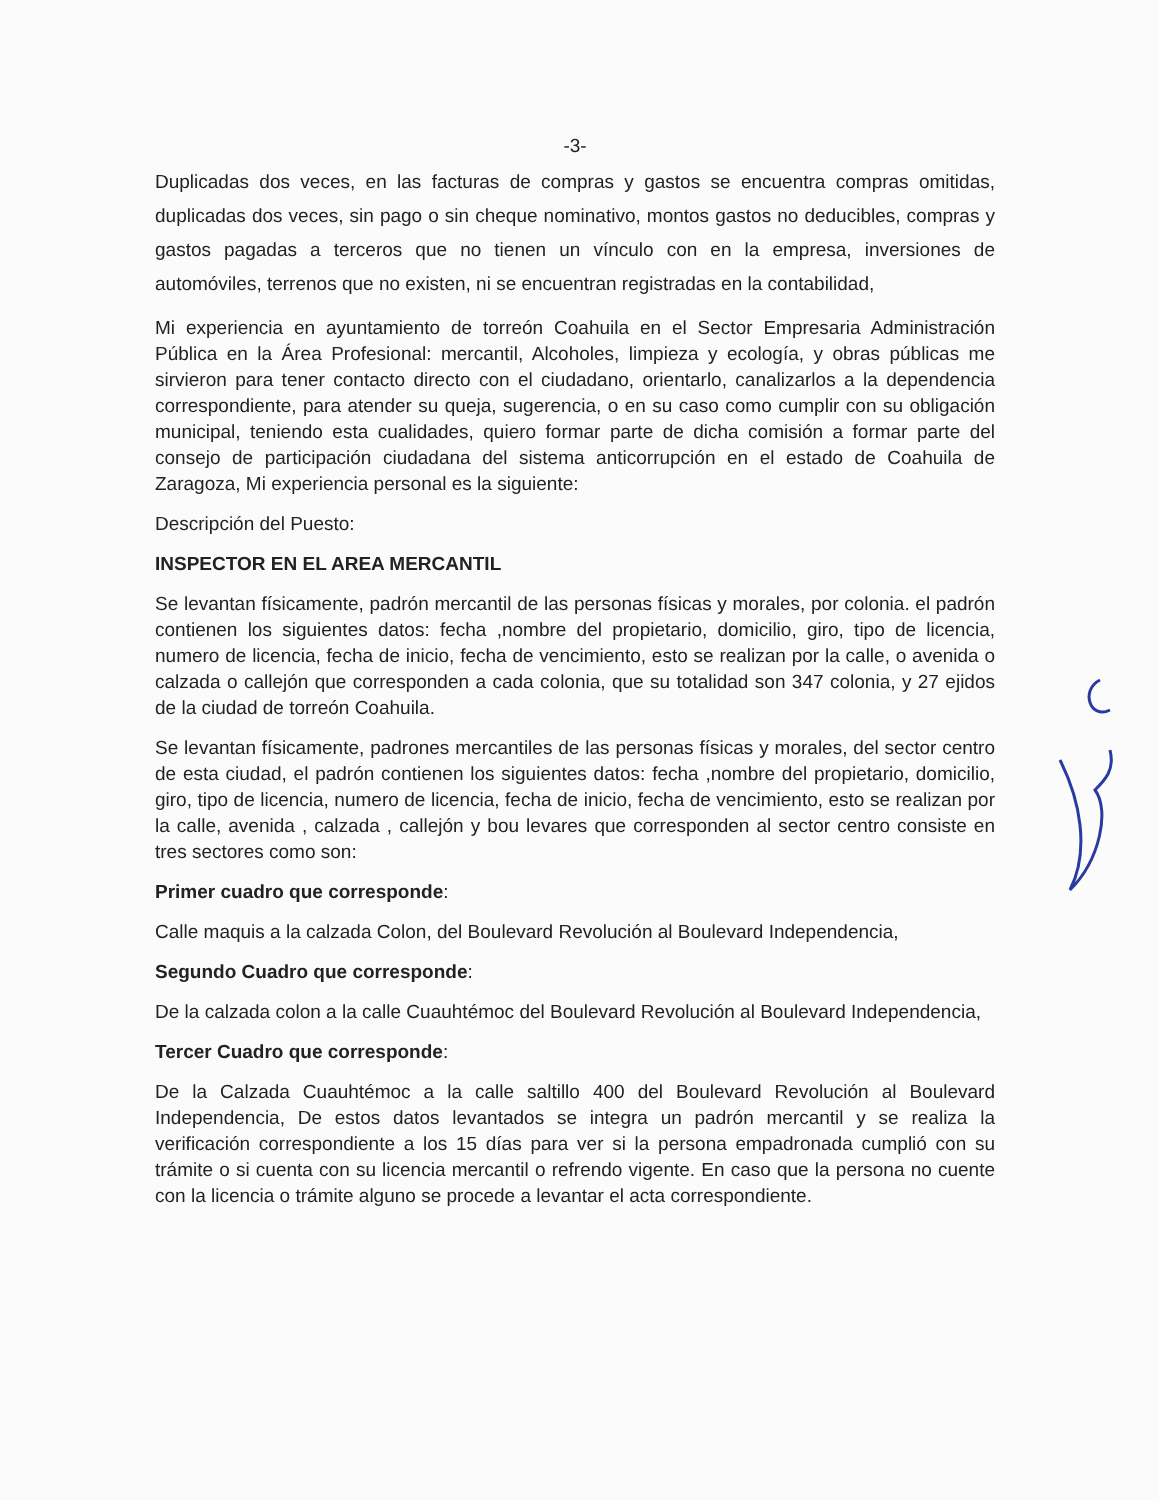-3-
Duplicadas dos veces, en las facturas de compras y gastos se encuentra compras omitidas, duplicadas dos veces, sin pago o sin cheque nominativo, montos gastos no deducibles, compras y gastos pagadas a terceros que no tienen un vínculo con en la empresa, inversiones de automóviles, terrenos que no existen, ni se encuentran registradas en la contabilidad,
Mi experiencia en ayuntamiento de torreón Coahuila en el Sector Empresaria Administración Pública en la Área Profesional: mercantil, Alcoholes, limpieza y ecología, y obras públicas me sirvieron para tener contacto directo con el ciudadano, orientarlo, canalizarlos a la dependencia correspondiente, para atender su queja, sugerencia, o en su caso como cumplir con su obligación municipal, teniendo esta cualidades, quiero formar parte de dicha comisión a formar parte del consejo de participación ciudadana del sistema anticorrupción en el estado de Coahuila de Zaragoza, Mi experiencia personal es la siguiente:
Descripción del Puesto:
INSPECTOR EN EL AREA MERCANTIL
Se levantan físicamente, padrón mercantil de las personas físicas y morales, por colonia. el padrón contienen los siguientes datos: fecha ,nombre del propietario, domicilio, giro, tipo de licencia, numero de licencia, fecha de inicio, fecha de vencimiento, esto se realizan por la calle, o avenida o calzada o callejón que corresponden a cada colonia, que su totalidad son 347 colonia, y 27 ejidos de la ciudad de torreón Coahuila.
Se levantan físicamente, padrones mercantiles de las personas físicas y morales, del sector centro de esta ciudad, el padrón contienen los siguientes datos: fecha ,nombre del propietario, domicilio, giro, tipo de licencia, numero de licencia, fecha de inicio, fecha de vencimiento, esto se realizan por la calle, avenida , calzada , callejón y bou levares que corresponden al sector centro consiste en tres sectores como son:
Primer cuadro que corresponde:
Calle maquis a la calzada Colon, del Boulevard Revolución al Boulevard Independencia,
Segundo Cuadro que corresponde:
De la calzada colon a la calle Cuauhtémoc del Boulevard Revolución al Boulevard Independencia,
Tercer Cuadro que corresponde:
De la Calzada Cuauhtémoc a la calle saltillo 400 del Boulevard Revolución al Boulevard Independencia, De estos datos levantados se integra un padrón mercantil y se realiza la verificación correspondiente a los 15 días para ver si la persona empadronada cumplió con su trámite o si cuenta con su licencia mercantil o refrendo vigente. En caso que la persona no cuente con la licencia o trámite alguno se procede a levantar el acta correspondiente.